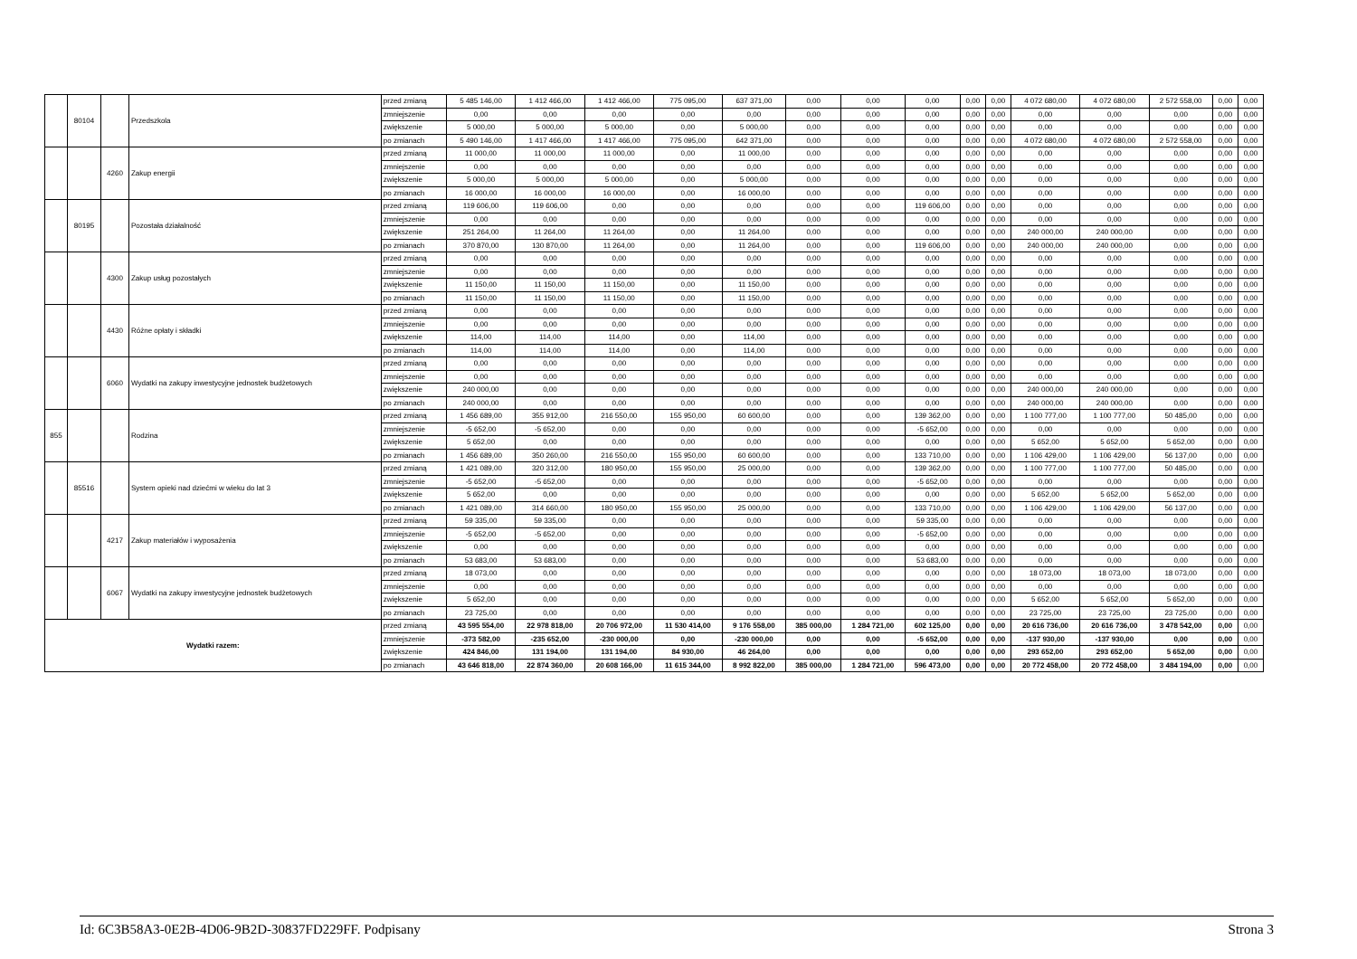| | 80104 | | Przedszkola | przed zmianą | 5 485 146,00 | 1 412 466,00 | 1 412 466,00 | 775 095,00 | 637 371,00 | 0,00 | 0,00 | 0,00 | 0,00 | 0,00 | 4 072 680,00 | 4 072 680,00 | 2 572 558,00 | 0,00 | 0,00 |
| | | | | zmniejszenie | 0,00 | 0,00 | 0,00 | 0,00 | 0,00 | 0,00 | 0,00 | 0,00 | 0,00 | 0,00 | 0,00 | 0,00 | 0,00 | 0,00 | 0,00 |
| | | | | zwiększenie | 5 000,00 | 5 000,00 | 5 000,00 | 0,00 | 5 000,00 | 0,00 | 0,00 | 0,00 | 0,00 | 0,00 | 0,00 | 0,00 | 0,00 | 0,00 | 0,00 |
| | | | | po zmianach | 5 490 146,00 | 1 417 466,00 | 1 417 466,00 | 775 095,00 | 642 371,00 | 0,00 | 0,00 | 0,00 | 0,00 | 0,00 | 4 072 680,00 | 4 072 680,00 | 2 572 558,00 | 0,00 | 0,00 |
| | | 4260 | Zakup energii | przed zmianą | 11 000,00 | 11 000,00 | 11 000,00 | 0,00 | 11 000,00 | 0,00 | 0,00 | 0,00 | 0,00 | 0,00 | 0,00 | 0,00 | 0,00 | 0,00 | 0,00 |
| | | | | zmniejszenie | 0,00 | 0,00 | 0,00 | 0,00 | 0,00 | 0,00 | 0,00 | 0,00 | 0,00 | 0,00 | 0,00 | 0,00 | 0,00 | 0,00 | 0,00 |
| | | | | zwiększenie | 5 000,00 | 5 000,00 | 5 000,00 | 0,00 | 5 000,00 | 0,00 | 0,00 | 0,00 | 0,00 | 0,00 | 0,00 | 0,00 | 0,00 | 0,00 | 0,00 |
| | | | | po zmianach | 16 000,00 | 16 000,00 | 16 000,00 | 0,00 | 16 000,00 | 0,00 | 0,00 | 0,00 | 0,00 | 0,00 | 0,00 | 0,00 | 0,00 | 0,00 | 0,00 |
| | 80195 | | Pozostała działalność | przed zmianą | 119 606,00 | 119 606,00 | 0,00 | 0,00 | 0,00 | 0,00 | 0,00 | 119 606,00 | 0,00 | 0,00 | 0,00 | 0,00 | 0,00 | 0,00 | 0,00 |
| | | | | zmniejszenie | 0,00 | 0,00 | 0,00 | 0,00 | 0,00 | 0,00 | 0,00 | 0,00 | 0,00 | 0,00 | 0,00 | 0,00 | 0,00 | 0,00 | 0,00 |
| | | | | zwiększenie | 251 264,00 | 11 264,00 | 11 264,00 | 0,00 | 11 264,00 | 0,00 | 0,00 | 0,00 | 0,00 | 0,00 | 240 000,00 | 240 000,00 | 0,00 | 0,00 | 0,00 |
| | | | | po zmianach | 370 870,00 | 130 870,00 | 11 264,00 | 0,00 | 11 264,00 | 0,00 | 0,00 | 119 606,00 | 0,00 | 0,00 | 240 000,00 | 240 000,00 | 0,00 | 0,00 | 0,00 |
| | | 4300 | Zakup usług pozostałych | przed zmianą | 0,00 | 0,00 | 0,00 | 0,00 | 0,00 | 0,00 | 0,00 | 0,00 | 0,00 | 0,00 | 0,00 | 0,00 | 0,00 | 0,00 | 0,00 |
| | | | | zmniejszenie | 0,00 | 0,00 | 0,00 | 0,00 | 0,00 | 0,00 | 0,00 | 0,00 | 0,00 | 0,00 | 0,00 | 0,00 | 0,00 | 0,00 | 0,00 |
| | | | | zwiększenie | 11 150,00 | 11 150,00 | 11 150,00 | 0,00 | 11 150,00 | 0,00 | 0,00 | 0,00 | 0,00 | 0,00 | 0,00 | 0,00 | 0,00 | 0,00 | 0,00 |
| | | | | po zmianach | 11 150,00 | 11 150,00 | 11 150,00 | 0,00 | 11 150,00 | 0,00 | 0,00 | 0,00 | 0,00 | 0,00 | 0,00 | 0,00 | 0,00 | 0,00 | 0,00 |
| | | 4430 | Różne opłaty i składki | przed zmianą | 0,00 | 0,00 | 0,00 | 0,00 | 0,00 | 0,00 | 0,00 | 0,00 | 0,00 | 0,00 | 0,00 | 0,00 | 0,00 | 0,00 | 0,00 |
| | | | | zmniejszenie | 0,00 | 0,00 | 0,00 | 0,00 | 0,00 | 0,00 | 0,00 | 0,00 | 0,00 | 0,00 | 0,00 | 0,00 | 0,00 | 0,00 | 0,00 |
| | | | | zwiększenie | 114,00 | 114,00 | 114,00 | 0,00 | 114,00 | 0,00 | 0,00 | 0,00 | 0,00 | 0,00 | 0,00 | 0,00 | 0,00 | 0,00 | 0,00 |
| | | | | po zmianach | 114,00 | 114,00 | 114,00 | 0,00 | 114,00 | 0,00 | 0,00 | 0,00 | 0,00 | 0,00 | 0,00 | 0,00 | 0,00 | 0,00 | 0,00 |
| | | 6060 | Wydatki na zakupy inwestycyjne jednostek budżetowych | przed zmianą | 0,00 | 0,00 | 0,00 | 0,00 | 0,00 | 0,00 | 0,00 | 0,00 | 0,00 | 0,00 | 0,00 | 0,00 | 0,00 | 0,00 | 0,00 |
| | | | | zmniejszenie | 0,00 | 0,00 | 0,00 | 0,00 | 0,00 | 0,00 | 0,00 | 0,00 | 0,00 | 0,00 | 0,00 | 0,00 | 0,00 | 0,00 | 0,00 |
| | | | | zwiększenie | 240 000,00 | 0,00 | 0,00 | 0,00 | 0,00 | 0,00 | 0,00 | 0,00 | 0,00 | 0,00 | 240 000,00 | 240 000,00 | 0,00 | 0,00 | 0,00 |
| | | | | po zmianach | 240 000,00 | 0,00 | 0,00 | 0,00 | 0,00 | 0,00 | 0,00 | 0,00 | 0,00 | 0,00 | 240 000,00 | 240 000,00 | 0,00 | 0,00 | 0,00 |
| 855 | | | Rodzina | przed zmianą | 1 456 689,00 | 355 912,00 | 216 550,00 | 155 950,00 | 60 600,00 | 0,00 | 0,00 | 139 362,00 | 0,00 | 0,00 | 1 100 777,00 | 1 100 777,00 | 50 485,00 | 0,00 | 0,00 |
| | | | | zmniejszenie | -5 652,00 | -5 652,00 | 0,00 | 0,00 | 0,00 | 0,00 | 0,00 | -5 652,00 | 0,00 | 0,00 | 0,00 | 0,00 | 0,00 | 0,00 | 0,00 |
| | | | | zwiększenie | 5 652,00 | 0,00 | 0,00 | 0,00 | 0,00 | 0,00 | 0,00 | 0,00 | 0,00 | 0,00 | 5 652,00 | 5 652,00 | 5 652,00 | 0,00 | 0,00 |
| | | | | po zmianach | 1 456 689,00 | 350 260,00 | 216 550,00 | 155 950,00 | 60 600,00 | 0,00 | 0,00 | 133 710,00 | 0,00 | 0,00 | 1 106 429,00 | 1 106 429,00 | 56 137,00 | 0,00 | 0,00 |
| | 85516 | | System opieki nad dziećmi w wieku do lat 3 | przed zmianą | 1 421 089,00 | 320 312,00 | 180 950,00 | 155 950,00 | 25 000,00 | 0,00 | 0,00 | 139 362,00 | 0,00 | 0,00 | 1 100 777,00 | 1 100 777,00 | 50 485,00 | 0,00 | 0,00 |
| | | | | zmniejszenie | -5 652,00 | -5 652,00 | 0,00 | 0,00 | 0,00 | 0,00 | 0,00 | -5 652,00 | 0,00 | 0,00 | 0,00 | 0,00 | 0,00 | 0,00 | 0,00 |
| | | | | zwiększenie | 5 652,00 | 0,00 | 0,00 | 0,00 | 0,00 | 0,00 | 0,00 | 0,00 | 0,00 | 0,00 | 5 652,00 | 5 652,00 | 5 652,00 | 0,00 | 0,00 |
| | | | | po zmianach | 1 421 089,00 | 314 660,00 | 180 950,00 | 155 950,00 | 25 000,00 | 0,00 | 0,00 | 133 710,00 | 0,00 | 0,00 | 1 106 429,00 | 1 106 429,00 | 56 137,00 | 0,00 | 0,00 |
| | | 4217 | Zakup materiałów i wyposażenia | przed zmianą | 59 335,00 | 59 335,00 | 0,00 | 0,00 | 0,00 | 0,00 | 0,00 | 59 335,00 | 0,00 | 0,00 | 0,00 | 0,00 | 0,00 | 0,00 | 0,00 |
| | | | | zmniejszenie | -5 652,00 | -5 652,00 | 0,00 | 0,00 | 0,00 | 0,00 | 0,00 | -5 652,00 | 0,00 | 0,00 | 0,00 | 0,00 | 0,00 | 0,00 | 0,00 |
| | | | | zwiększenie | 0,00 | 0,00 | 0,00 | 0,00 | 0,00 | 0,00 | 0,00 | 0,00 | 0,00 | 0,00 | 0,00 | 0,00 | 0,00 | 0,00 | 0,00 |
| | | | | po zmianach | 53 683,00 | 53 683,00 | 0,00 | 0,00 | 0,00 | 0,00 | 0,00 | 53 683,00 | 0,00 | 0,00 | 0,00 | 0,00 | 0,00 | 0,00 | 0,00 |
| | | 6067 | Wydatki na zakupy inwestycyjne jednostek budżetowych | przed zmianą | 18 073,00 | 0,00 | 0,00 | 0,00 | 0,00 | 0,00 | 0,00 | 0,00 | 0,00 | 0,00 | 18 073,00 | 18 073,00 | 18 073,00 | 0,00 | 0,00 |
| | | | | zmniejszenie | 0,00 | 0,00 | 0,00 | 0,00 | 0,00 | 0,00 | 0,00 | 0,00 | 0,00 | 0,00 | 0,00 | 0,00 | 0,00 | 0,00 | 0,00 |
| | | | | zwiększenie | 5 652,00 | 0,00 | 0,00 | 0,00 | 0,00 | 0,00 | 0,00 | 0,00 | 0,00 | 0,00 | 5 652,00 | 5 652,00 | 5 652,00 | 0,00 | 0,00 |
| | | | | po zmianach | 23 725,00 | 0,00 | 0,00 | 0,00 | 0,00 | 0,00 | 0,00 | 0,00 | 0,00 | 0,00 | 23 725,00 | 23 725,00 | 23 725,00 | 0,00 | 0,00 |
| Wydatki razem: | | | | przed zmianą | 43 595 554,00 | 22 978 818,00 | 20 706 972,00 | 11 530 414,00 | 9 176 558,00 | 385 000,00 | 1 284 721,00 | 602 125,00 | 0,00 | 0,00 | 20 616 736,00 | 20 616 736,00 | 3 478 542,00 | 0,00 | 0,00 |
| | | | | zmniejszenie | -373 582,00 | -235 652,00 | -230 000,00 | 0,00 | -230 000,00 | 0,00 | 0,00 | -5 652,00 | 0,00 | 0,00 | -137 930,00 | -137 930,00 | 0,00 | 0,00 | 0,00 |
| | | | | zwiększenie | 424 846,00 | 131 194,00 | 131 194,00 | 84 930,00 | 46 264,00 | 0,00 | 0,00 | 0,00 | 0,00 | 0,00 | 293 652,00 | 293 652,00 | 5 652,00 | 0,00 | 0,00 |
| | | | | po zmianach | 43 646 818,00 | 22 874 360,00 | 20 608 166,00 | 11 615 344,00 | 8 992 822,00 | 385 000,00 | 1 284 721,00 | 596 473,00 | 0,00 | 0,00 | 20 772 458,00 | 20 772 458,00 | 3 484 194,00 | 0,00 | 0,00 |
Id: 6C3B58A3-0E2B-4D06-9B2D-30837FD229FF. Podpisany Strona 3